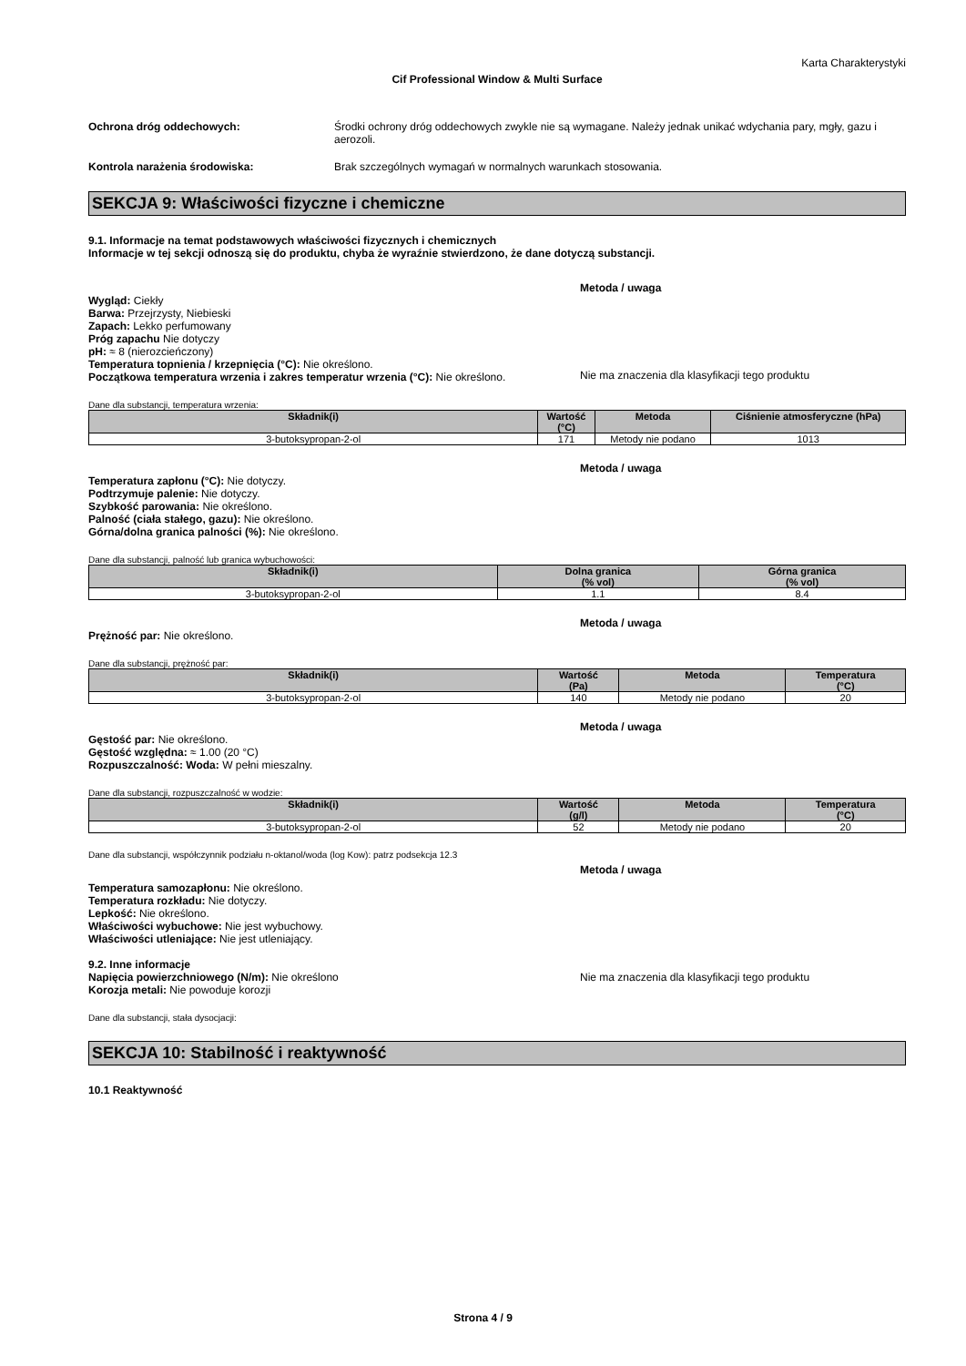Karta Charakterystyki
Cif Professional Window & Multi Surface
Ochrona dróg oddechowych: Środki ochrony dróg oddechowych zwykle nie są wymagane. Należy jednak unikać wdychania pary, mgły, gazu i aerozoli.
Kontrola narażenia środowiska: Brak szczególnych wymagań w normalnych warunkach stosowania.
SEKCJA 9: Właściwości fizyczne i chemiczne
9.1. Informacje na temat podstawowych właściwości fizycznych i chemicznych
Informacje w tej sekcji odnoszą się do produktu, chyba że wyraźnie stwierdzono, że dane dotyczą substancji.
Metoda / uwaga
Wygląd: Ciekły
Barwa: Przejrzysty, Niebieski
Zapach: Lekko perfumowany
Próg zapachu Nie dotyczy
pH: ≈ 8 (nierozcieńczony)
Temperatura topnienia / krzepnięcia (°C): Nie określono.
Początkowa temperatura wrzenia i zakres temperatur wrzenia (°C): Nie określono.
Nie ma znaczenia dla klasyfikacji tego produktu
Dane dla substancji, temperatura wrzenia:
| Składnik(i) | Wartość (°C) | Metoda | Ciśnienie atmosferyczne (hPa) |
| --- | --- | --- | --- |
| 3-butoksypropan-2-ol | 171 | Metody nie podano | 1013 |
Metoda / uwaga
Temperatura zapłonu (°C): Nie dotyczy.
Podtrzymuje palenie: Nie dotyczy.
Szybkość parowania: Nie określono.
Palność (ciała stałego, gazu): Nie określono.
Górna/dolna granica palności (%): Nie określono.
Dane dla substancji, palność lub granica wybuchowości:
| Składnik(i) | Dolna granica (% vol) | Górna granica (% vol) |
| --- | --- | --- |
| 3-butoksypropan-2-ol | 1.1 | 8.4 |
Metoda / uwaga
Prężność par: Nie określono.
Dane dla substancji, prężność par:
| Składnik(i) | Wartość (Pa) | Metoda | Temperatura (°C) |
| --- | --- | --- | --- |
| 3-butoksypropan-2-ol | 140 | Metody nie podano | 20 |
Metoda / uwaga
Gęstość par: Nie określono.
Gęstość względna: ≈ 1.00 (20 °C)
Rozpuszczalność: Woda: W pełni mieszalny.
Dane dla substancji, rozpuszczalność w wodzie:
| Składnik(i) | Wartość (g/l) | Metoda | Temperatura (°C) |
| --- | --- | --- | --- |
| 3-butoksypropan-2-ol | 52 | Metody nie podano | 20 |
Dane dla substancji, współczynnik podziału n-oktanol/woda (log Kow): patrz podsekcja 12.3
Metoda / uwaga
Temperatura samozapłonu: Nie określono.
Temperatura rozkładu: Nie dotyczy.
Lepkość: Nie określono.
Właściwości wybuchowe: Nie jest wybuchowy.
Właściwości utleniające: Nie jest utleniający.
9.2. Inne informacje
Napięcia powierzchniowego (N/m): Nie określono
Korozja metali: Nie powoduje korozji
Nie ma znaczenia dla klasyfikacji tego produktu
Dane dla substancji, stała dysocjacji:
SEKCJA 10: Stabilność i reaktywność
10.1 Reaktywność
Strona 4 / 9